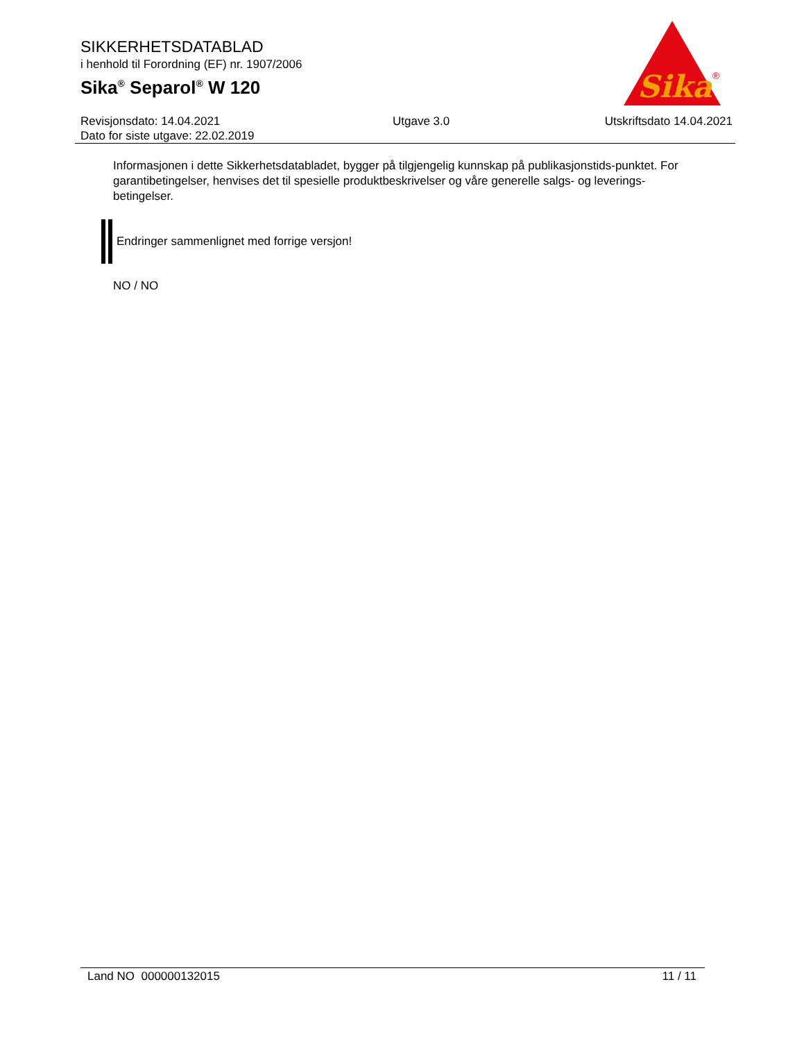SIKKERHETSDATABLAD
i henhold til Forordning (EF) nr. 1907/2006
Sika<sup>®</sup> Separol<sup>®</sup> W 120
Sika
®
Revisjonsdato: 14.04.2021
Dato for siste utgave: 22.02.2019
Utgave 3.0 Utskriftsdato 14.04.2021
Informasjonen i dette Sikkerhetsdatabladet, bygger på tilgjengelig kunnskap på publikasjonstids-punktet. For garantibetingelser, henvises det til spesielle produktbeskrivelser og våre generelle salgs- og leverings- betingelser.
Endringer sammenlignet med forrige versjon!
NO / NO
Land NO 000000132015 11 / 11